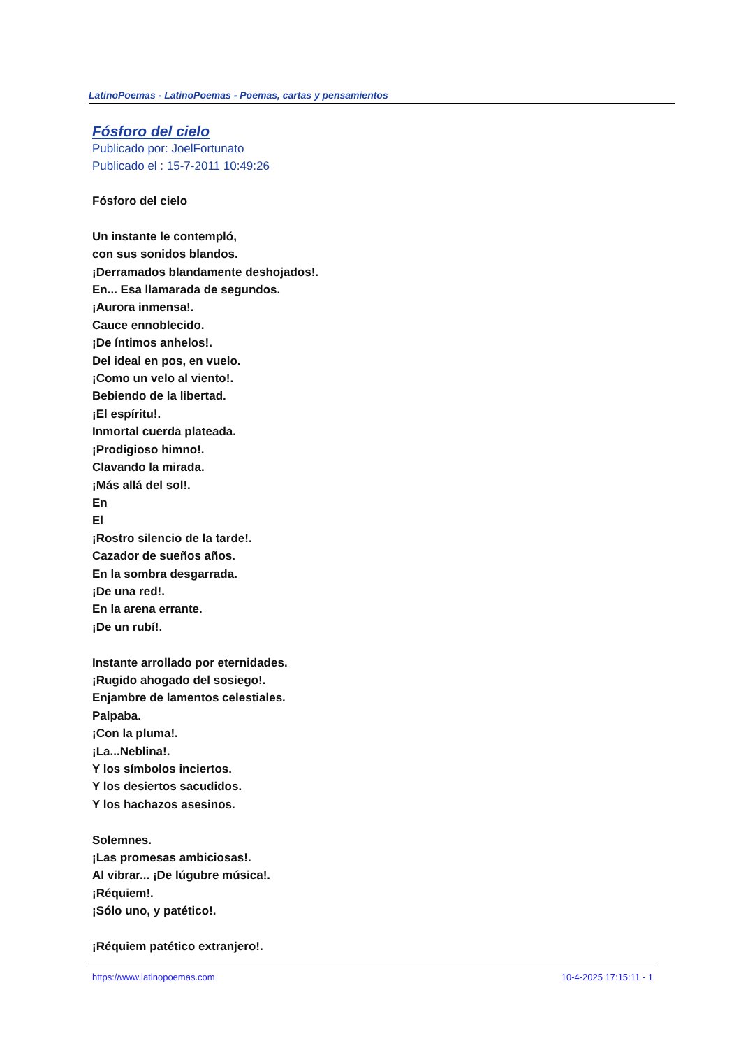LatinoPoemas - LatinoPoemas - Poemas, cartas y pensamientos
Fósforo del cielo
Publicado por: JoelFortunato
Publicado el : 15-7-2011 10:49:26
Fósforo del cielo
Un instante le contempló,
con sus sonidos blandos.
¡Derramados blandamente deshojados!.
En... Esa llamarada de segundos.
¡Aurora inmensa!.
Cauce ennoblecido.
¡De íntimos anhelos!.
Del ideal en pos, en vuelo.
¡Como un velo al viento!.
Bebiendo de la libertad.
¡El espíritu!.
Inmortal cuerda plateada.
¡Prodigioso himno!.
Clavando la mirada.
¡Más allá del sol!.
En
El
¡Rostro silencio de la tarde!.
Cazador de sueños años.
En la sombra desgarrada.
¡De una red!.
En la arena errante.
¡De un rubí!.
Instante arrollado por eternidades.
¡Rugido ahogado del sosiego!.
Enjambre de lamentos celestiales.
Palpaba.
¡Con la pluma!.
¡La...Neblina!.
Y los símbolos inciertos.
Y los desiertos sacudidos.
Y los hachazos asesinos.
Solemnes.
¡Las promesas ambiciosas!.
Al vibrar... ¡De lúgubre música!.
¡Réquiem!.
¡Sólo uno, y patético!.
¡Réquiem patético extranjero!.
https://www.latinopoemas.com 10-4-2025 17:15:11 - 1